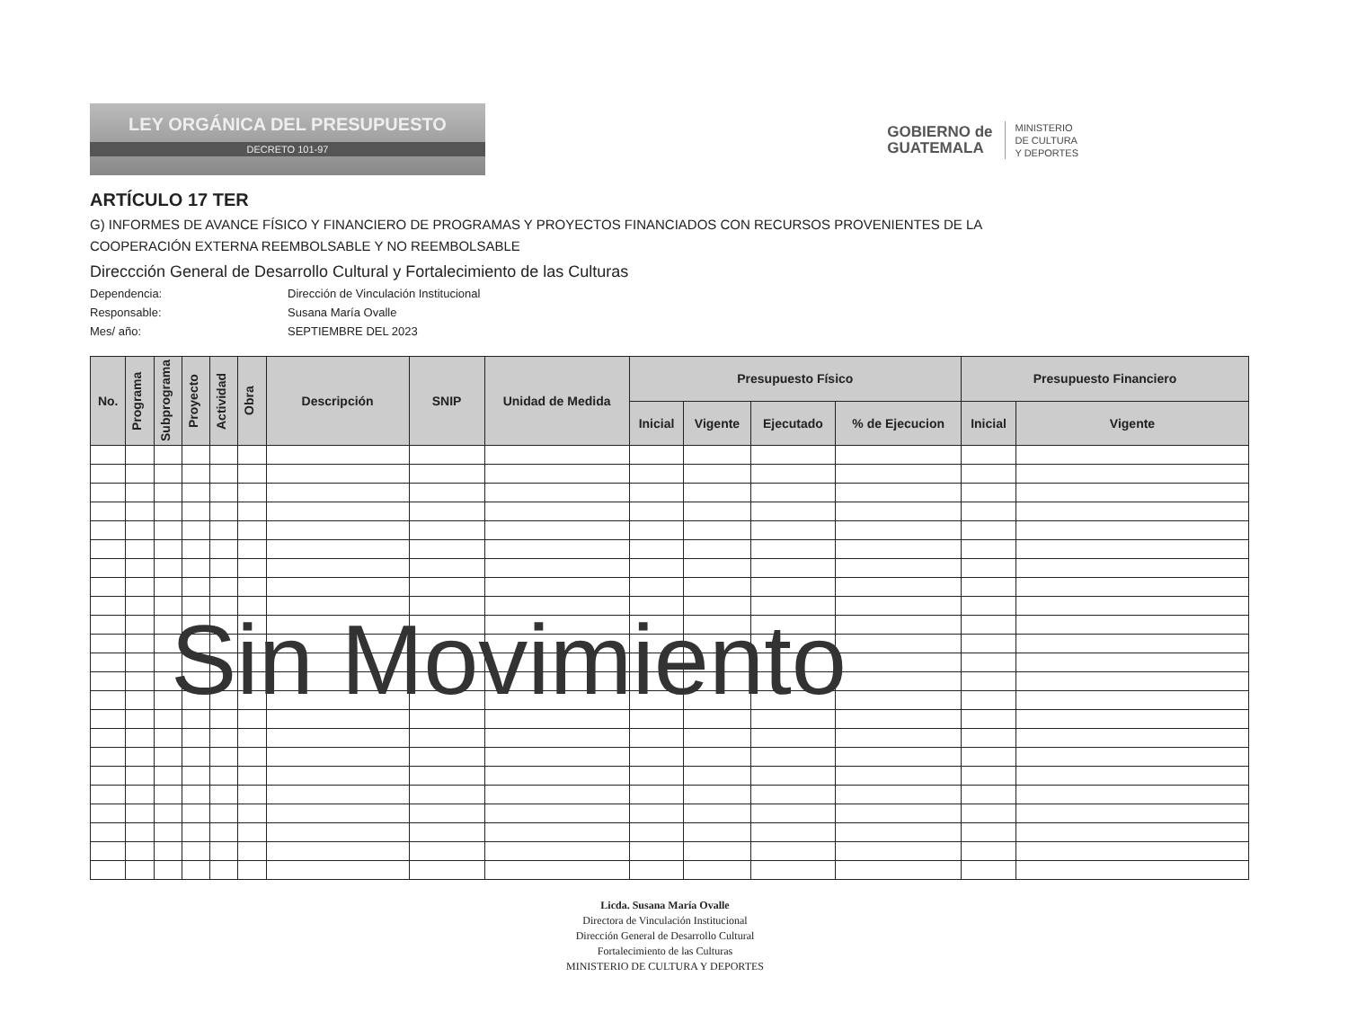LEY ORGÁNICA DEL PRESUPUESTO
DECRETO 101-97
GOBIERNO de
GUATEMALA
MINISTERIO
DE CULTURA
Y DEPORTES
ARTÍCULO 17 TER
G) INFORMES DE AVANCE FÍSICO Y FINANCIERO DE PROGRAMAS Y PROYECTOS FINANCIADOS CON RECURSOS PROVENIENTES DE LA COOPERACIÓN EXTERNA REEMBOLSABLE Y NO REEMBOLSABLE
Direccción General de Desarrollo Cultural y Fortalecimiento de las Culturas
Dependencia:
Dirección de Vinculación Institucional
Responsable:
Susana María Ovalle
Mes/ año:
SEPTIEMBRE DEL 2023
| No. | Programa | Subprograma | Proyecto | Actividad | Obra | Descripción | SNIP | Unidad de Medida | Presupuesto Físico | | | | Presupuesto Financiero | |
| --- | --- | --- | --- | --- | --- | --- | --- | --- | --- | --- | --- | --- | --- | --- |
| | | | | | | | | | Inicial | Vigente | Ejecutado | % de Ejecucion | Inicial | Vigente |
Licda. Susana María Ovalle
Directora de Vinculación Institucional
Dirección General de Desarrollo Cultural
Fortalecimiento de las Culturas
MINISTERIO DE CULTURA Y DEPORTES
Sin Movimiento